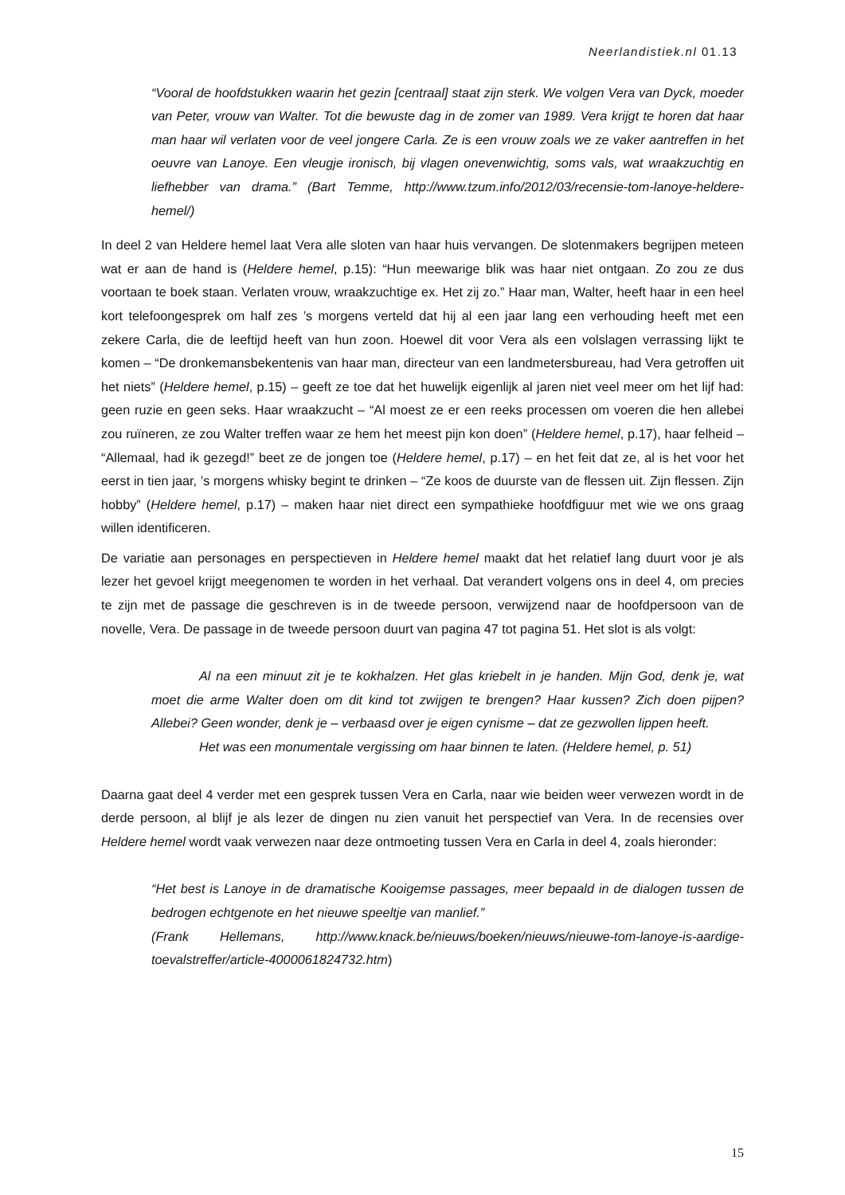Neerlandistiek.nl 01.13
“Vooral de hoofdstukken waarin het gezin [centraal] staat zijn sterk. We volgen Vera van Dyck, moeder van Peter, vrouw van Walter. Tot die bewuste dag in de zomer van 1989. Vera krijgt te horen dat haar man haar wil verlaten voor de veel jongere Carla. Ze is een vrouw zoals we ze vaker aantreffen in het oeuvre van Lanoye. Een vleugje ironisch, bij vlagen onevenwichtig, soms vals, wat wraakzuchtig en liefhebber van drama.” (Bart Temme, http://www.tzum.info/2012/03/recensie-tom-lanoye-heldere-hemel/)
In deel 2 van Heldere hemel laat Vera alle sloten van haar huis vervangen. De slotenmakers begrijpen meteen wat er aan de hand is (Heldere hemel, p.15): “Hun meewarige blik was haar niet ontgaan. Zo zou ze dus voortaan te boek staan. Verlaten vrouw, wraakzuchtige ex. Het zij zo.” Haar man, Walter, heeft haar in een heel kort telefoongesprek om half zes ’s morgens verteld dat hij al een jaar lang een verhouding heeft met een zekere Carla, die de leeftijd heeft van hun zoon. Hoewel dit voor Vera als een volslagen verrassing lijkt te komen – “De dronkemansbekentenis van haar man, directeur van een landmetersbureau, had Vera getroffen uit het niets” (Heldere hemel, p.15) – geeft ze toe dat het huwelijk eigenlijk al jaren niet veel meer om het lijf had: geen ruzie en geen seks. Haar wraakzucht – “Al moest ze er een reeks processen om voeren die hen allebei zou ruïneren, ze zou Walter treffen waar ze hem het meest pijn kon doen” (Heldere hemel, p.17), haar felheid – “Allemaal, had ik gezegd!” beet ze de jongen toe (Heldere hemel, p.17) – en het feit dat ze, al is het voor het eerst in tien jaar, ’s morgens whisky begint te drinken – “Ze koos de duurste van de flessen uit. Zijn flessen. Zijn hobby” (Heldere hemel, p.17) – maken haar niet direct een sympathieke hoofdfiguur met wie we ons graag willen identificeren.
De variatie aan personages en perspectieven in Heldere hemel maakt dat het relatief lang duurt voor je als lezer het gevoel krijgt meegenomen te worden in het verhaal. Dat verandert volgens ons in deel 4, om precies te zijn met de passage die geschreven is in de tweede persoon, verwijzend naar de hoofdpersoon van de novelle, Vera. De passage in de tweede persoon duurt van pagina 47 tot pagina 51. Het slot is als volgt:
Al na een minuut zit je te kokhalzen. Het glas kriebelt in je handen. Mijn God, denk je, wat moet die arme Walter doen om dit kind tot zwijgen te brengen? Haar kussen? Zich doen pijpen? Allebei? Geen wonder, denk je – verbaasd over je eigen cynisme – dat ze gezwollen lippen heeft.
Het was een monumentale vergissing om haar binnen te laten. (Heldere hemel, p. 51)
Daarna gaat deel 4 verder met een gesprek tussen Vera en Carla, naar wie beiden weer verwezen wordt in de derde persoon, al blijf je als lezer de dingen nu zien vanuit het perspectief van Vera. In de recensies over Heldere hemel wordt vaak verwezen naar deze ontmoeting tussen Vera en Carla in deel 4, zoals hieronder:
“Het best is Lanoye in de dramatische Kooigemse passages, meer bepaald in de dialogen tussen de bedrogen echtgenote en het nieuwe speeltje van manlief.”
(Frank Hellemans, http://www.knack.be/nieuws/boeken/nieuws/nieuwe-tom-lanoye-is-aardige-toevalstreffer/article-4000061824732.htm)
15